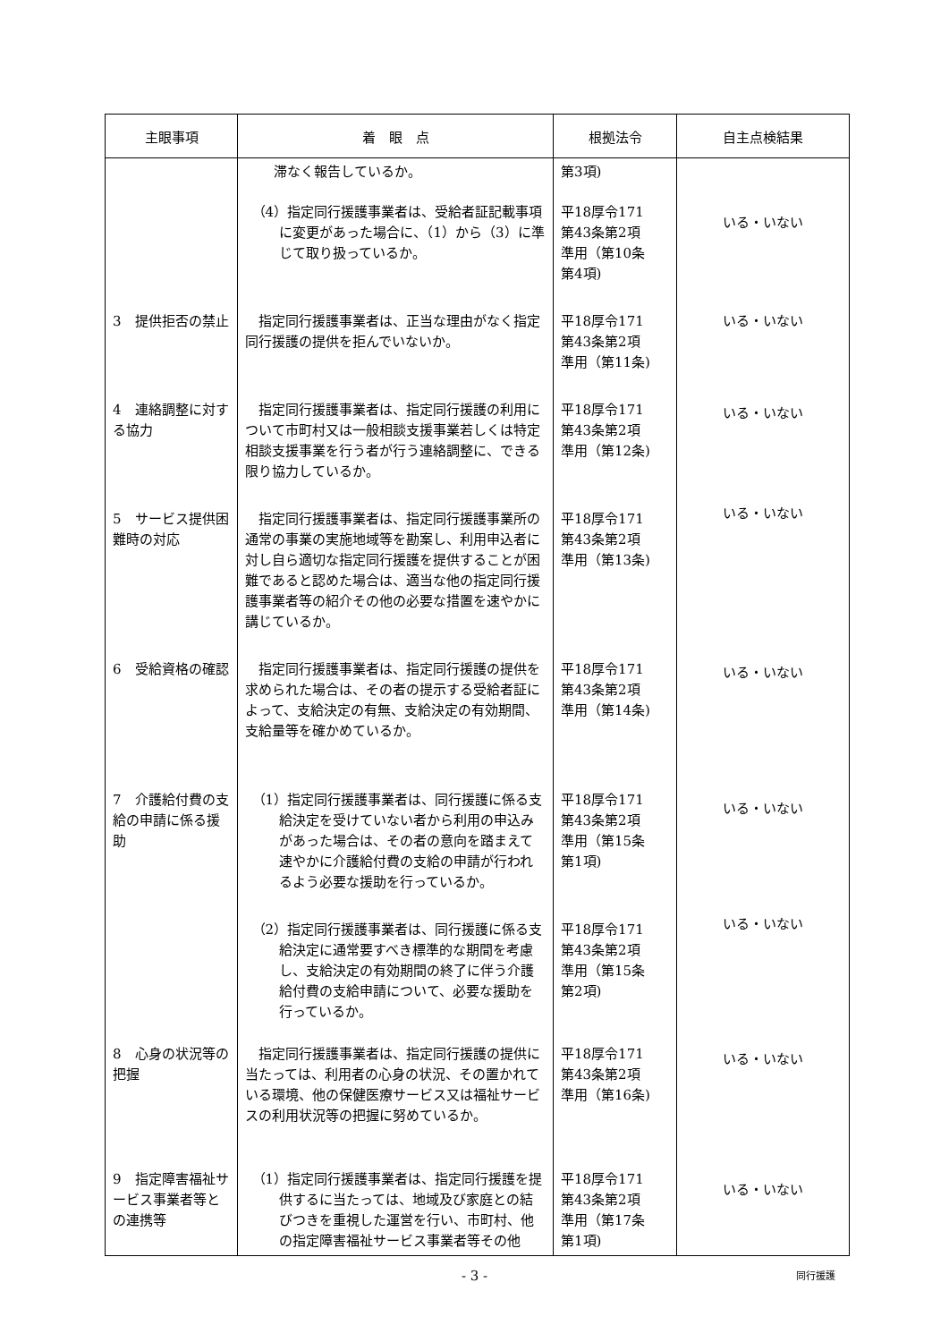| 主眼事項 | 着 眼 点 | 根拠法令 | 自主点検結果 |
| --- | --- | --- | --- |
| | 滞なく報告しているか。 | 第3項) | |
| | （4）指定同行援護事業者は、受給者証記載事項に変更があった場合に、（1）から（3）に準じて取り扱っているか。 | 平18厚令171 第43条第2項 準用（第10条 第4項) | いる・いない |
| 3 提供拒否の禁止 | 指定同行援護事業者は、正当な理由がなく指定同行援護の提供を拒んでいないか。 | 平18厚令171 第43条第2項 準用（第11条) | いる・いない |
| 4 連絡調整に対する協力 | 指定同行援護事業者は、指定同行援護の利用について市町村又は一般相談支援事業若しくは特定相談支援事業を行う者が行う連絡調整に、できる限り協力しているか。 | 平18厚令171 第43条第2項 準用（第12条) | いる・いない |
| 5 サービス提供困難時の対応 | 指定同行援護事業者は、指定同行援護事業所の通常の事業の実施地域等を勘案し、利用申込者に対し自ら適切な指定同行援護を提供することが困難であると認めた場合は、適当な他の指定同行援護事業者等の紹介その他の必要な措置を速やかに講じているか。 | 平18厚令171 第43条第2項 準用（第13条) | いる・いない |
| 6 受給資格の確認 | 指定同行援護事業者は、指定同行援護の提供を求められた場合は、その者の提示する受給者証によって、支給決定の有無、支給決定の有効期間、支給量等を確かめているか。 | 平18厚令171 第43条第2項 準用（第14条) | いる・いない |
| 7 介護給付費の支給の申請に係る援助 | （1）指定同行援護事業者は、同行援護に係る支給決定を受けていない者から利用の申込みがあった場合は、その者の意向を踏まえて速やかに介護給付費の支給の申請が行われるよう必要な援助を行っているか。 | 平18厚令171 第43条第2項 準用（第15条 第1項) | いる・いない |
| | （2）指定同行援護事業者は、同行援護に係る支給決定に通常要すべき標準的な期間を考慮し、支給決定の有効期間の終了に伴う介護給付費の支給申請について、必要な援助を行っているか。 | 平18厚令171 第43条第2項 準用（第15条 第2項) | いる・いない |
| 8 心身の状況等の把握 | 指定同行援護事業者は、指定同行援護の提供に当たっては、利用者の心身の状況、その置かれている環境、他の保健医療サービス又は福祉サービスの利用状況等の把握に努めているか。 | 平18厚令171 第43条第2項 準用（第16条) | いる・いない |
| 9 指定障害福祉サービス事業者等との連携等 | （1）指定同行援護事業者は、指定同行援護を提供するに当たっては、地域及び家庭との結びつきを重視した運営を行い、市町村、他の指定障害福祉サービス事業者等その他 | 平18厚令171 第43条第2項 準用（第17条 第1項) | いる・いない |
- 3 -
同行援護